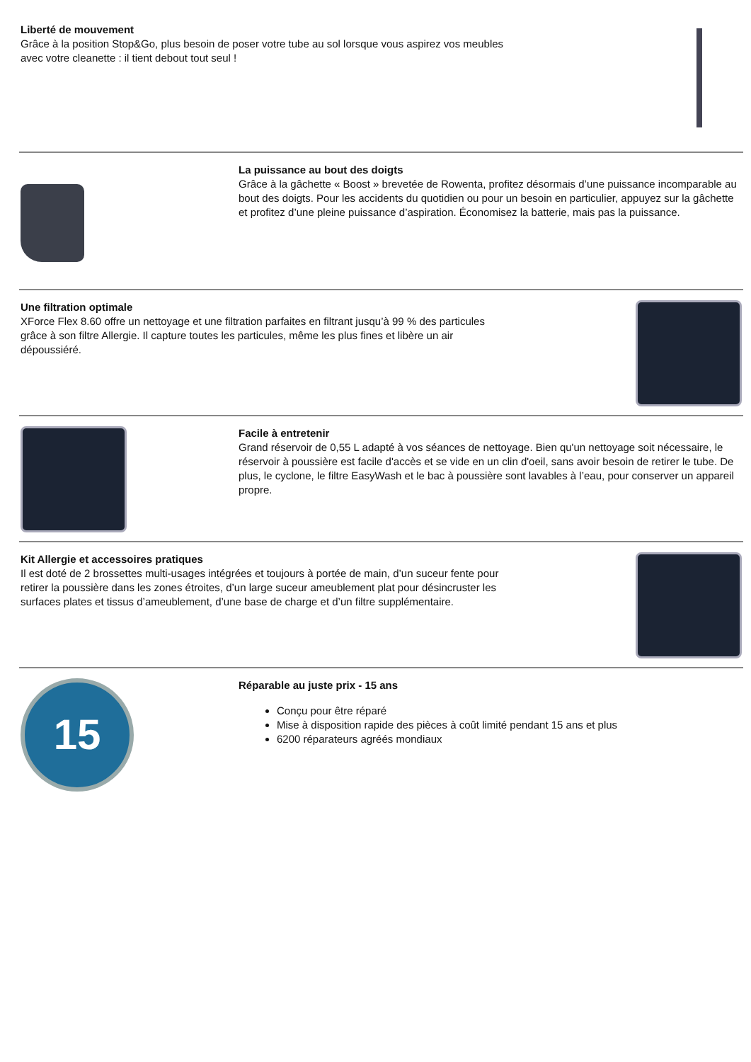Liberté de mouvement
Grâce à la position Stop&Go, plus besoin de poser votre tube au sol lorsque vous aspirez vos meubles avec votre cleanette : il tient debout tout seul !
La puissance au bout des doigts
Grâce à la gâchette « Boost » brevetée de Rowenta, profitez désormais d’une puissance incomparable au bout des doigts. Pour les accidents du quotidien ou pour un besoin en particulier, appuyez sur la gâchette et profitez d’une pleine puissance d’aspiration. Économisez la batterie, mais pas la puissance.
Une filtration optimale
XForce Flex 8.60 offre un nettoyage et une filtration parfaites en filtrant jusqu’à 99 % des particules grâce à son filtre Allergie. Il capture toutes les particules, même les plus fines et libère un air dépoussiéré.
Facile à entretenir
Grand réservoir de 0,55 L adapté à vos séances de nettoyage. Bien qu'un nettoyage soit nécessaire, le réservoir à poussière est facile d'accès et se vide en un clin d'oeil, sans avoir besoin de retirer le tube. De plus, le cyclone, le filtre EasyWash et le bac à poussière sont lavables à l’eau, pour conserver un appareil propre.
Kit Allergie et accessoires pratiques
Il est doté de 2 brossettes multi-usages intégrées et toujours à portée de main, d’un suceur fente pour retirer la poussière dans les zones étroites, d’un large suceur ameublement plat pour désincruster les surfaces plates et tissus d’ameublement, d’une base de charge et d’un filtre supplémentaire.
15
Réparable au juste prix - 15 ans
Conçu pour être réparé
Mise à disposition rapide des pièces à coût limité pendant 15 ans et plus
6200 réparateurs agréés mondiaux